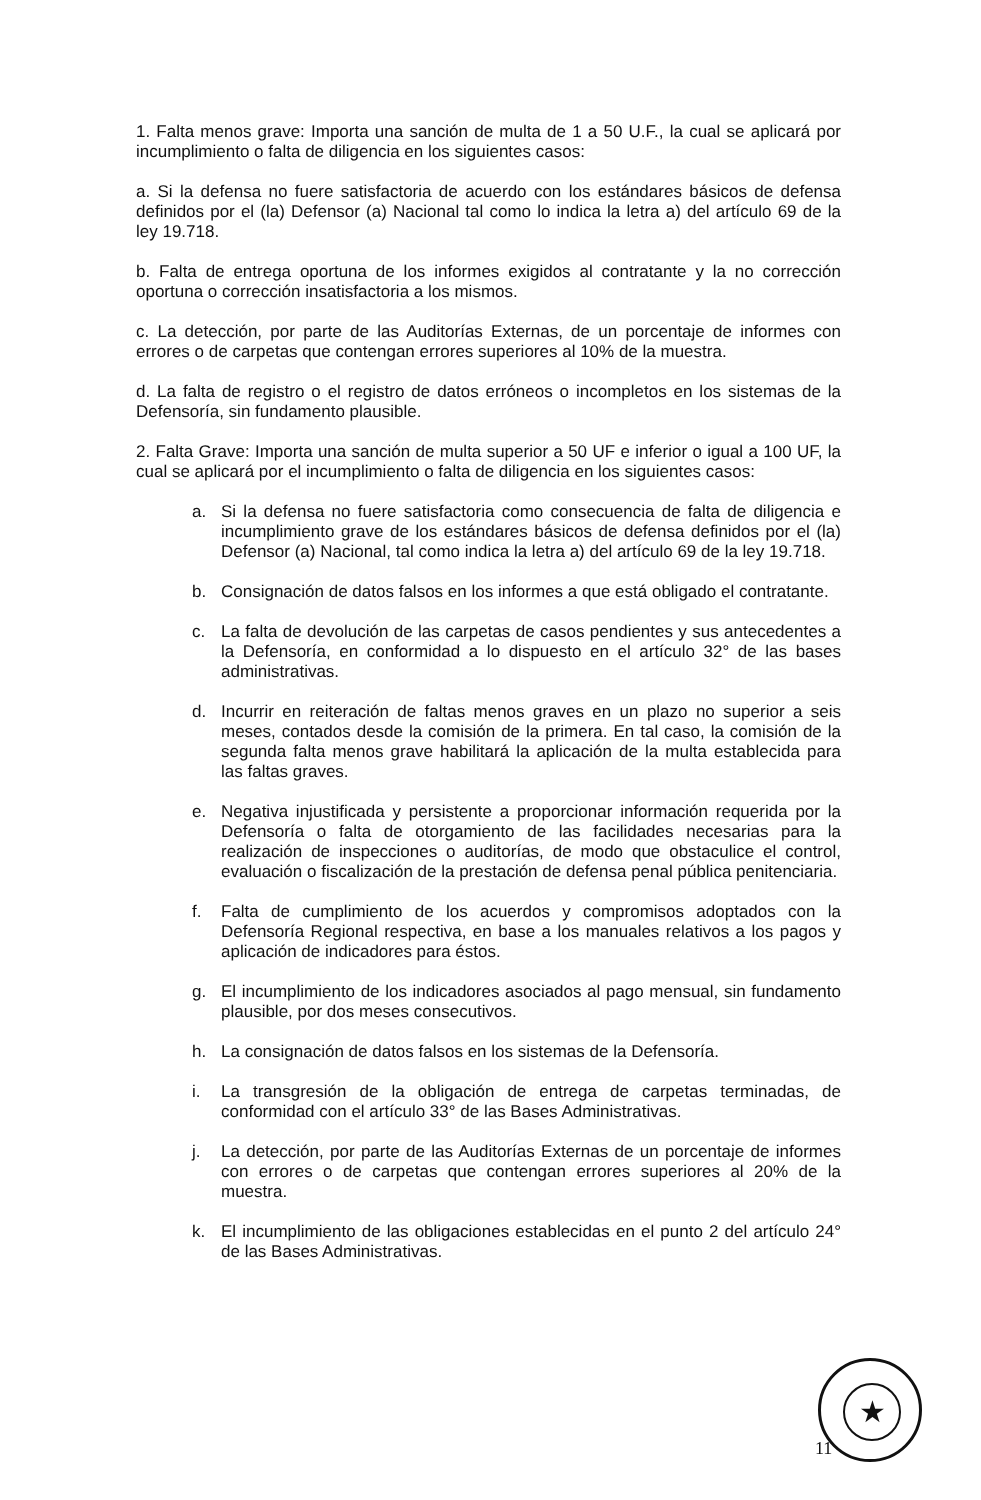1. Falta menos grave: Importa una sanción de multa de 1 a 50 U.F., la cual se aplicará por incumplimiento o falta de diligencia en los siguientes casos:
a. Si la defensa no fuere satisfactoria de acuerdo con los estándares básicos de defensa definidos por el (la) Defensor (a) Nacional tal como lo indica la letra a) del artículo 69 de la ley 19.718.
b. Falta de entrega oportuna de los informes exigidos al contratante y la no corrección oportuna o corrección insatisfactoria a los mismos.
c. La detección, por parte de las Auditorías Externas, de un porcentaje de informes con errores o de carpetas que contengan errores superiores al 10% de la muestra.
d. La falta de registro o el registro de datos erróneos o incompletos en los sistemas de la Defensoría, sin fundamento plausible.
2. Falta Grave: Importa una sanción de multa superior a 50 UF e inferior o igual a 100 UF, la cual se aplicará por el incumplimiento o falta de diligencia en los siguientes casos:
a. Si la defensa no fuere satisfactoria como consecuencia de falta de diligencia e incumplimiento grave de los estándares básicos de defensa definidos por el (la) Defensor (a) Nacional, tal como indica la letra a) del artículo 69 de la ley 19.718.
b. Consignación de datos falsos en los informes a que está obligado el contratante.
c. La falta de devolución de las carpetas de casos pendientes y sus antecedentes a la Defensoría, en conformidad a lo dispuesto en el artículo 32° de las bases administrativas.
d. Incurrir en reiteración de faltas menos graves en un plazo no superior a seis meses, contados desde la comisión de la primera. En tal caso, la comisión de la segunda falta menos grave habilitará la aplicación de la multa establecida para las faltas graves.
e. Negativa injustificada y persistente a proporcionar información requerida por la Defensoría o falta de otorgamiento de las facilidades necesarias para la realización de inspecciones o auditorías, de modo que obstaculice el control, evaluación o fiscalización de la prestación de defensa penal pública penitenciaria.
f. Falta de cumplimiento de los acuerdos y compromisos adoptados con la Defensoría Regional respectiva, en base a los manuales relativos a los pagos y aplicación de indicadores para éstos.
g. El incumplimiento de los indicadores asociados al pago mensual, sin fundamento plausible, por dos meses consecutivos.
h. La consignación de datos falsos en los sistemas de la Defensoría.
i. La transgresión de la obligación de entrega de carpetas terminadas, de conformidad con el artículo 33° de las Bases Administrativas.
j. La detección, por parte de las Auditorías Externas de un porcentaje de informes con errores o de carpetas que contengan errores superiores al 20% de la muestra.
k. El incumplimiento de las obligaciones establecidas en el punto 2 del artículo 24° de las Bases Administrativas.
★
11